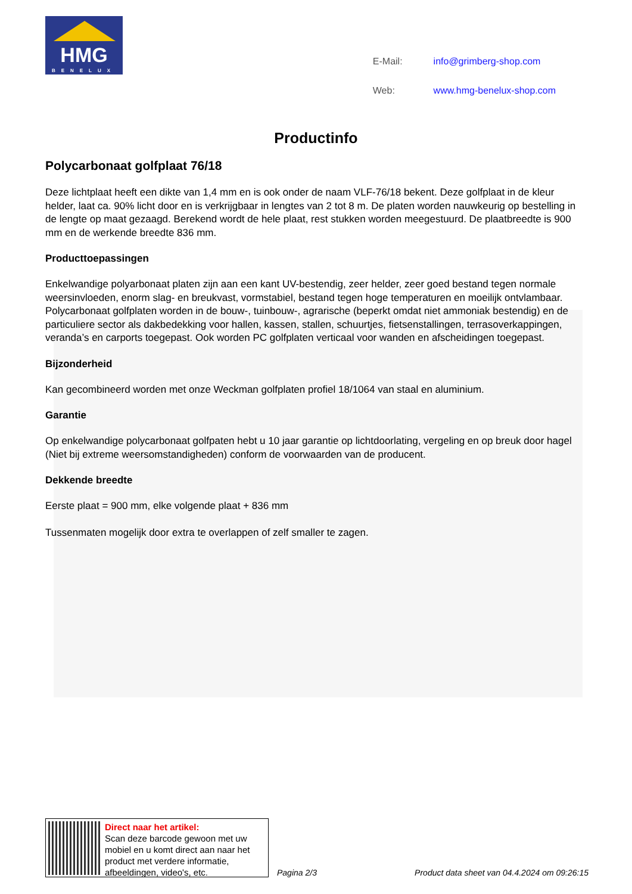HMG
BENELUX
| E-Mail: | info@grimberg-shop.com |
| Web: | www.hmg-benelux-shop.com |
Productinfo
Polycarbonaat golfplaat 76/18
Deze lichtplaat heeft een dikte van 1,4 mm en is ook onder de naam VLF-76/18 bekent. Deze golfplaat in de kleur helder, laat ca. 90% licht door en is verkrijgbaar in lengtes van 2 tot 8 m. De platen worden nauwkeurig op bestelling in de lengte op maat gezaagd. Berekend wordt de hele plaat, rest stukken worden meegestuurd. De plaatbreedte is 900 mm en de werkende breedte 836 mm.
Producttoepassingen
Enkelwandige polyarbonaat platen zijn aan een kant UV-bestendig, zeer helder, zeer goed bestand tegen normale weersinvloeden, enorm slag- en breukvast, vormstabiel, bestand tegen hoge temperaturen en moeilijk ontvlambaar. Polycarbonaat golfplaten worden in de bouw-, tuinbouw-, agrarische (beperkt omdat niet ammoniak bestendig) en de particuliere sector als dakbedekking voor hallen, kassen, stallen, schuurtjes, fietsenstallingen, terrasoverkappingen, veranda’s en carports toegepast. Ook worden PC golfplaten verticaal voor wanden en afscheidingen toegepast.
Bijzonderheid
Kan gecombineerd worden met onze Weckman golfplaten profiel 18/1064 van staal en aluminium.
Garantie
Op enkelwandige polycarbonaat golfpaten hebt u 10 jaar garantie op lichtdoorlating, vergeling en op breuk door hagel (Niet bij extreme weersomstandigheden) conform de voorwaarden van de producent.
Dekkende breedte
Eerste plaat = 900 mm, elke volgende plaat + 836 mm
Tussenmaten mogelijk door extra te overlappen of zelf smaller te zagen.
Direct naar het artikel:
Scan deze barcode gewoon met uw mobiel en u komt direct aan naar het product met verdere informatie, afbeeldingen, video's, etc.
Pagina 2/3
Product data sheet van 04.4.2024 om 09:26:15